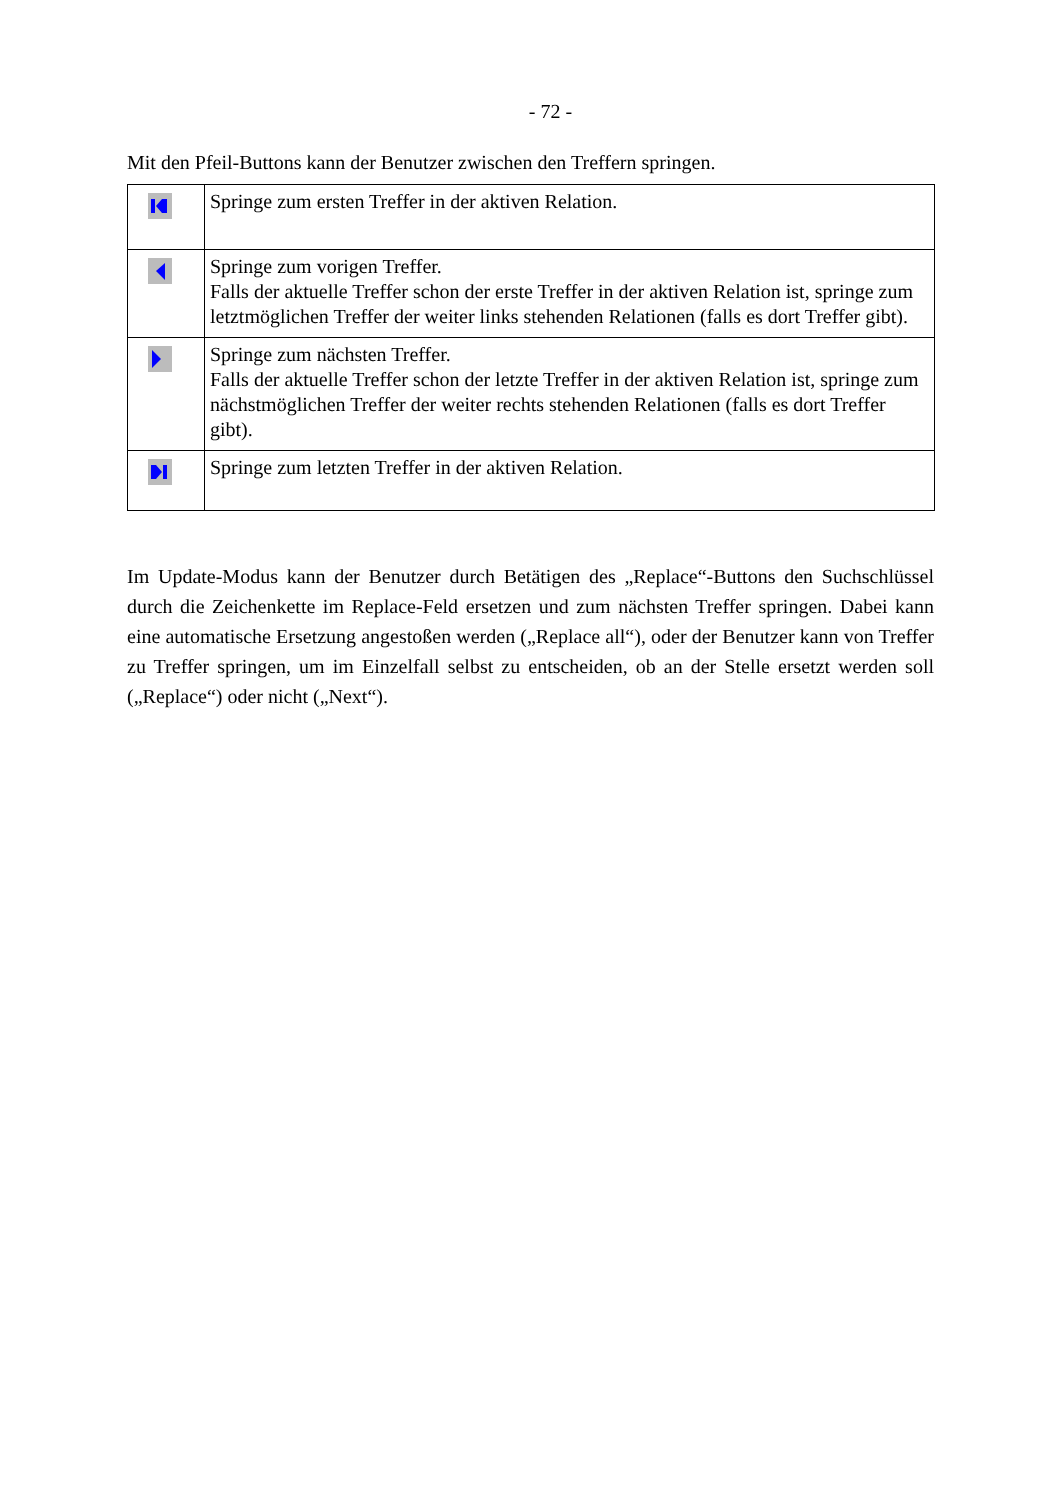- 72 -
Mit den Pfeil-Buttons kann der Benutzer zwischen den Treffern springen.
| | Springe zum ersten Treffer in der aktiven Relation. |
| | Springe zum vorigen Treffer. Falls der aktuelle Treffer schon der erste Treffer in der aktiven Relation ist, springe zum letztmöglichen Treffer der weiter links stehenden Relationen (falls es dort Treffer gibt). |
| | Springe zum nächsten Treffer. Falls der aktuelle Treffer schon der letzte Treffer in der aktiven Relation ist, springe zum nächstmöglichen Treffer der weiter rechts stehenden Relationen (falls es dort Treffer gibt). |
| | Springe zum letzten Treffer in der aktiven Relation. |
Im Update-Modus kann der Benutzer durch Betätigen des „Replace“-Buttons den Such­schlüssel durch die Zeichenkette im Replace-Feld ersetzen und zum nächsten Treffer springen. Dabei kann eine automatische Ersetzung angestoßen werden („Replace all“), oder der Benutzer kann von Treffer zu Treffer springen, um im Einzelfall selbst zu entscheiden, ob an der Stelle ersetzt werden soll („Replace“) oder nicht („Next“).